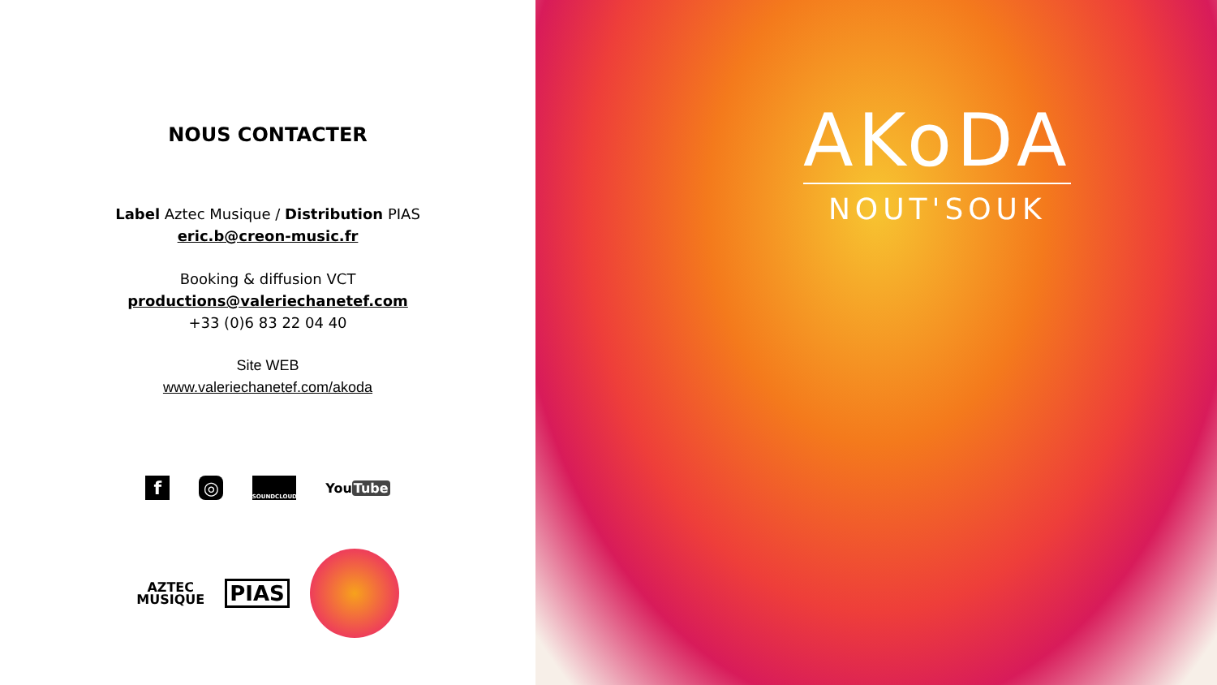NOUS CONTACTER
Label Aztec Musique / Distribution PIAS
eric.b@creon-music.fr
Booking & diffusion VCT
productions@valeriechanetef.com
+33 (0)6 83 22 04 40
Site WEB
www.valeriechanetef.com/akoda
f ◎
SOUNDCLOUD
YouTube
AZTEC
MUSIQUE
PIAS
AKoDA
NOUT'SOUK